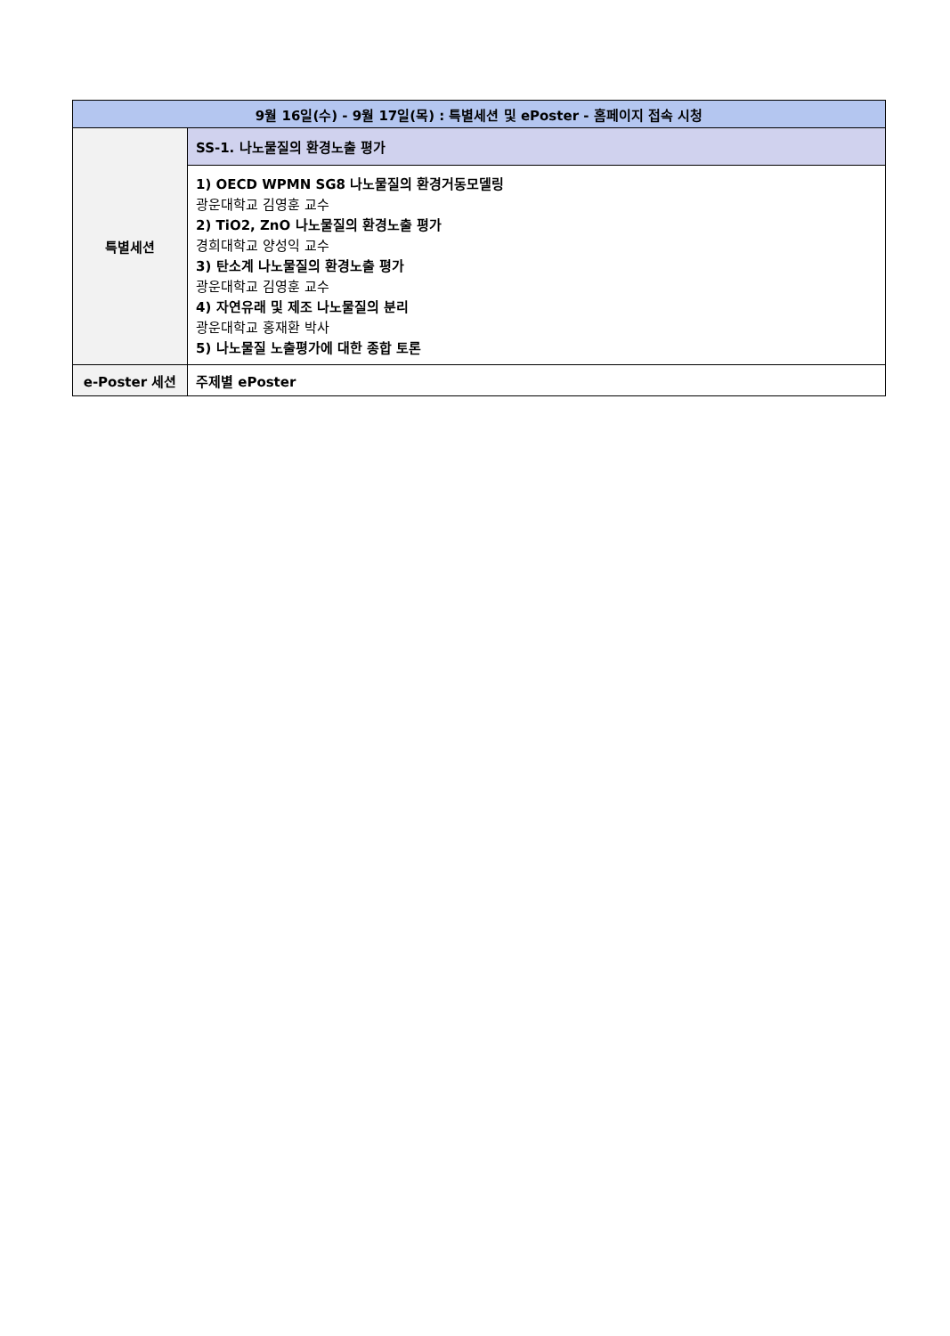| 9월 16일(수) - 9월 17일(목) : 특별세션 및 ePoster - 홈페이지 접속 시청 | |
| --- | --- |
| 특별세션 | SS-1. 나노물질의 환경노출 평가 |
| | 1) OECD WPMN SG8 나노물질의 환경거동모델링 광운대학교 김영훈 교수 2) TiO2, ZnO 나노물질의 환경노출 평가 경희대학교 양성익 교수 3) 탄소계 나노물질의 환경노출 평가 광운대학교 김영훈 교수 4) 자연유래 및 제조 나노물질의 분리 광운대학교 홍재환 박사 5) 나노물질 노출평가에 대한 종합 토론 |
| e-Poster 세션 | 주제별 ePoster |